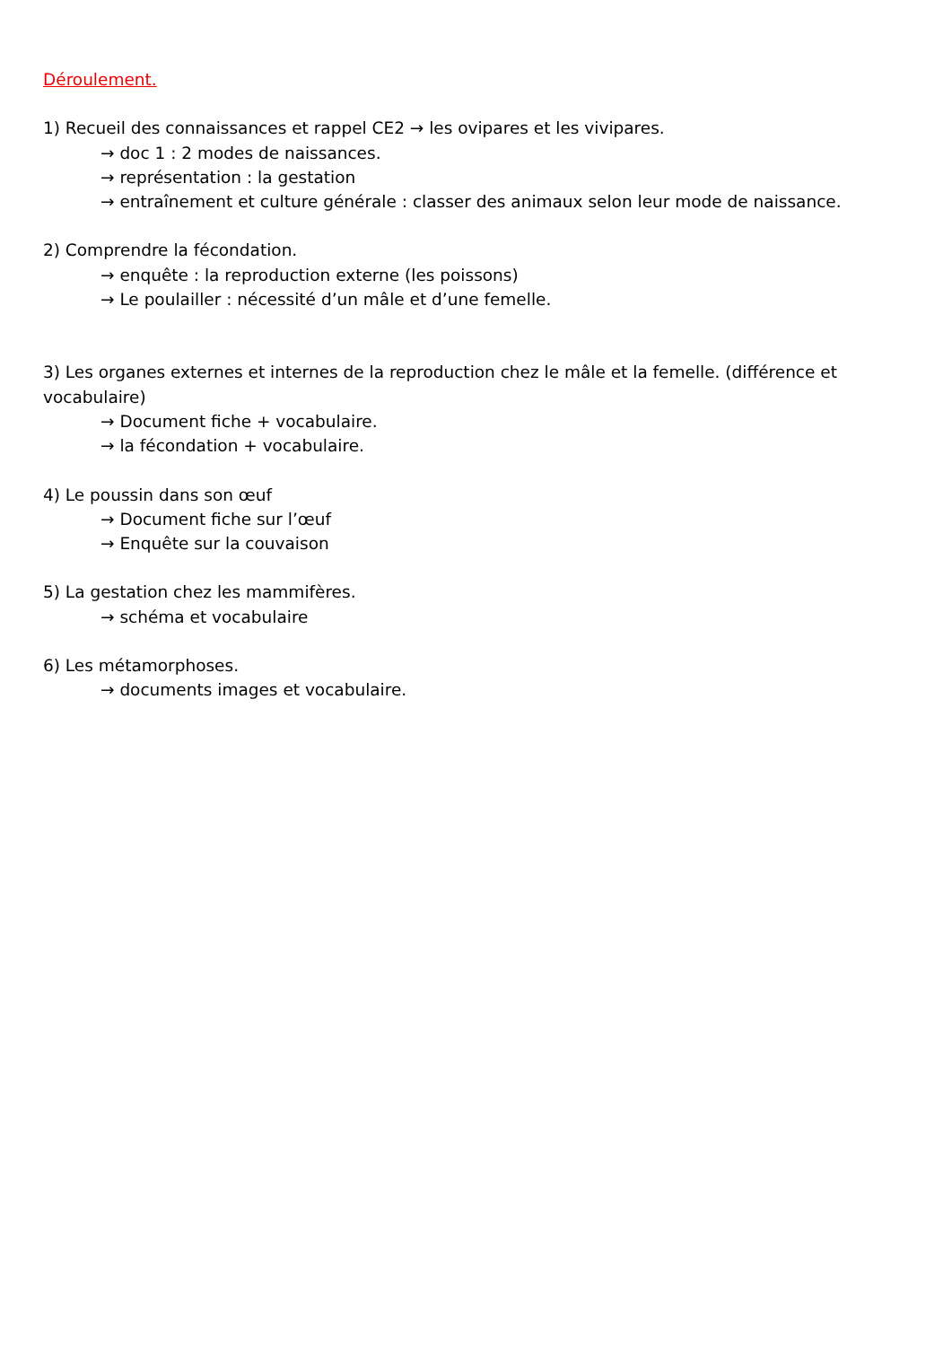Déroulement.
1) Recueil des connaissances et rappel CE2 → les ovipares et les vivipares.
→ doc 1 : 2 modes de naissances.
→ représentation : la gestation
→ entraînement et culture générale : classer des animaux selon leur mode de naissance.
2) Comprendre la fécondation.
→ enquête : la reproduction externe (les poissons)
→ Le poulailler : nécessité d’un mâle et d’une femelle.
3) Les organes externes et internes de la reproduction chez le mâle et la femelle. (différence et vocabulaire)
→ Document fiche + vocabulaire.
→ la fécondation + vocabulaire.
4) Le poussin dans son œuf
→ Document fiche sur l’œuf
→ Enquête sur la couvaison
5) La gestation chez les mammifères.
→ schéma et vocabulaire
6) Les métamorphoses.
→ documents images et vocabulaire.